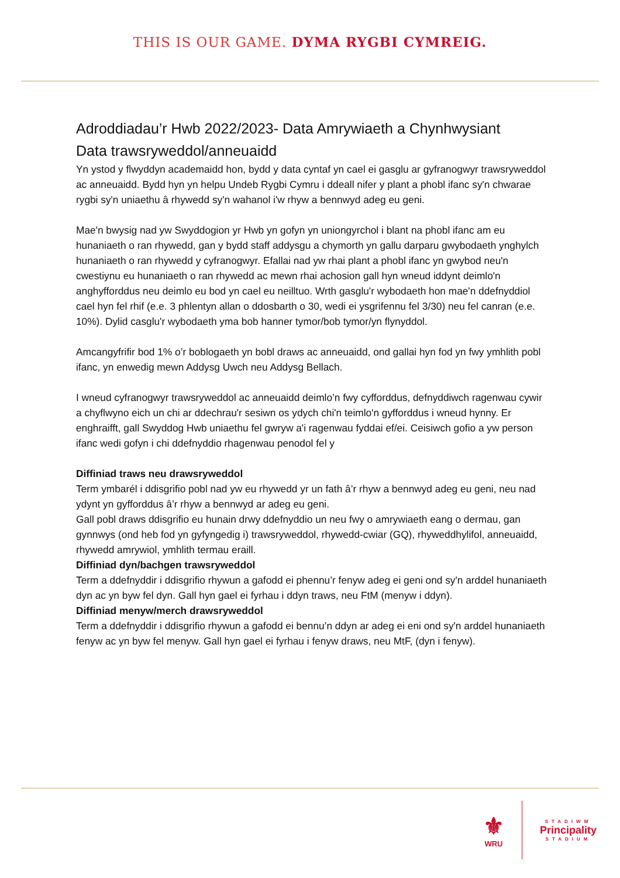THIS IS OUR GAME. DYMA RYGBI CYMREIG.
Adroddiadau’r Hwb 2022/2023- Data Amrywiaeth a Chynhwysiant
Data trawsryweddol/anneuaidd
Yn ystod y flwyddyn academaidd hon, bydd y data cyntaf yn cael ei gasglu ar gyfranogwyr trawsryweddol ac anneuaidd. Bydd hyn yn helpu Undeb Rygbi Cymru i ddeall nifer y plant a phobl ifanc sy'n chwarae rygbi sy'n uniaethu â rhywedd sy'n wahanol i'w rhyw a bennwyd adeg eu geni.
Mae'n bwysig nad yw Swyddogion yr Hwb yn gofyn yn uniongyrchol i blant na phobl ifanc am eu hunaniaeth o ran rhywedd, gan y bydd staff addysgu a chymorth yn gallu darparu gwybodaeth ynghylch hunaniaeth o ran rhywedd y cyfranogwyr. Efallai nad yw rhai plant a phobl ifanc yn gwybod neu'n cwestiynu eu hunaniaeth o ran rhywedd ac mewn rhai achosion gall hyn wneud iddynt deimlo'n anghyfforddus neu deimlo eu bod yn cael eu neilltuo. Wrth gasglu'r wybodaeth hon mae'n ddefnyddiol cael hyn fel rhif (e.e. 3 phlentyn allan o ddosbarth o 30, wedi ei ysgrifennu fel 3/30) neu fel canran (e.e. 10%). Dylid casglu'r wybodaeth yma bob hanner tymor/bob tymor/yn flynyddol.
Amcangyfrifir bod 1% o’r boblogaeth yn bobl draws ac anneuaidd, ond gallai hyn fod yn fwy ymhlith pobl ifanc, yn enwedig mewn Addysg Uwch neu Addysg Bellach.
I wneud cyfranogwyr trawsryweddol ac anneuaidd deimlo’n fwy cyfforddus, defnyddiwch ragenwau cywir a chyflwyno eich un chi ar ddechrau'r sesiwn os ydych chi'n teimlo'n gyfforddus i wneud hynny. Er enghraifft, gall Swyddog Hwb uniaethu fel gwryw a'i ragenwau fyddai ef/ei. Ceisiwch gofio a yw person ifanc wedi gofyn i chi ddefnyddio rhagenwau penodol fel y
Diffiniad traws neu drawsryweddol
Term ymbarél i ddisgrifio pobl nad yw eu rhywedd yr un fath â’r rhyw a bennwyd adeg eu geni, neu nad ydynt yn gyfforddus â’r rhyw a bennwyd ar adeg eu geni.
Gall pobl draws ddisgrifio eu hunain drwy ddefnyddio un neu fwy o amrywiaeth eang o dermau, gan gynnwys (ond heb fod yn gyfyngedig i) trawsryweddol, rhywedd-cwiar (GQ), rhyweddhylifol, anneuaidd, rhywedd amrywiol, ymhlith termau eraill.
Diffiniad dyn/bachgen trawsryweddol
Term a ddefnyddir i ddisgrifio rhywun a gafodd ei phennu’r fenyw adeg ei geni ond sy'n arddel hunaniaeth dyn ac yn byw fel dyn. Gall hyn gael ei fyrhau i ddyn traws, neu FtM (menyw i ddyn).
Diffiniad menyw/merch drawsryweddol
Term a ddefnyddir i ddisgrifio rhywun a gafodd ei bennu’n ddyn ar adeg ei eni ond sy'n arddel hunaniaeth fenyw ac yn byw fel menyw. Gall hyn gael ei fyrhau i fenyw draws, neu MtF, (dyn i fenyw).
⚜
WRU
STADIWM
Principality
STADIUM